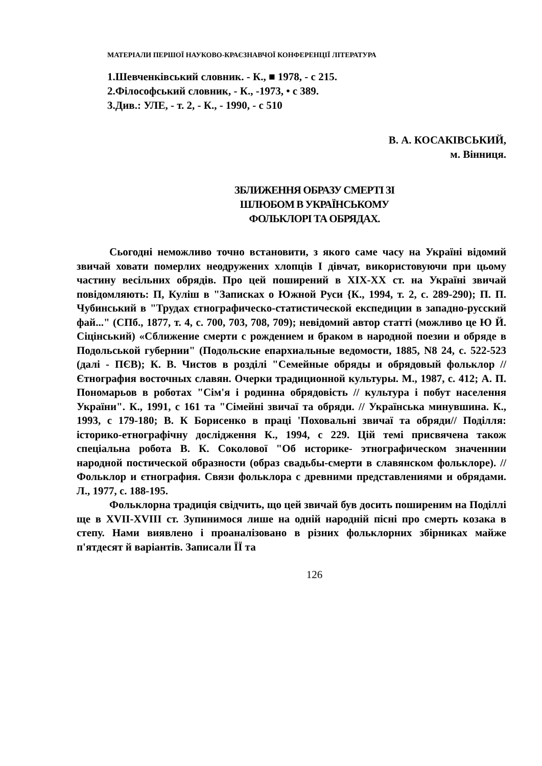МАТЕРІАЛИ ПЕРШОЇ НАУКОВО-КРАЄЗНАВЧОЇ КОНФЕРЕНЦІЇ ЛІТЕРАТУРА
1.Шевченківський словник. - К., ■ 1978, - с 215.
2.Філософський словник, - К., -1973, • с 389.
3.Див.: УЛЕ, - т. 2, - К., - 1990, - с 510
В. А. КОСАКІВСЬКИЙ,
м. Вінниця.
ЗБЛИЖЕННЯ ОБРАЗУ СМЕРТІ ЗІ
ШЛЮБОМ В УКРАЇНСЬКОМУ
ФОЛЬКЛОРІ ТА ОБРЯДАХ.
Сьогодні неможливо точно встановити, з якого саме часу на Україні відомий звичай ховати померлих неодружених хлопців І дівчат, використовуючи при цьому частину весільних обрядів. Про цей поширений в XIX-XX ст. на Україні звичай повідомляють: П, Куліш в "Записках о Южной Руси {К., 1994, т. 2, с. 289-290); П. П. Чубинський в "Трудах єтнографическо-статистической експедиции в западно-русский фай..." (СПб., 1877, т. 4, с. 700, 703, 708, 709); невідомий автор статті (можливо це Ю Й. Сіцінський) «Сближение смерти с рождением и браком в народной поезии и обряде в Подольськой губернии" (Подольские епархиальные ведомости, 1885, N8 24, с. 522-523 (далі - ПЄВ); К. В. Чистов в розділі "Семейные обряды и обрядовый фольклор // Єтнография восточных славян. Очерки традиционной культуры. М., 1987, с. 412; А. П. Пономарьов в роботах "Сім'я і родинна обрядовість // культура і побут населення України". К., 1991, с 161 та "Сімейні звичаї та обряди. // Українська минувшина. К., 1993, с 179-180; В. К Борисенко в праці 'Поховальні звичаї та обряди// Поділля: історико-етнографічну дослідження К., 1994, с 229. Цій темі присвячена також спеціальна робота В. К. Соколової "Об историке- этнографическом значеннии народной постической образности (образ свадьбы-смерти в славянском фольклоре). // Фольклор и єтнография. Связи фольклора с древними представлениями и обрядами. Л., 1977, с. 188-195.
Фольклорна традиція свідчить, що цей звичай був досить поширеним на Поділлі ще в XVII-XVIII ст. Зупинимося лише на одній народній пісні про смерть козака в степу. Нами виявлено і проаналізовано в різних фольклорних збірниках майже п'ятдесят й варіантів. Записали ЇЇ та
126